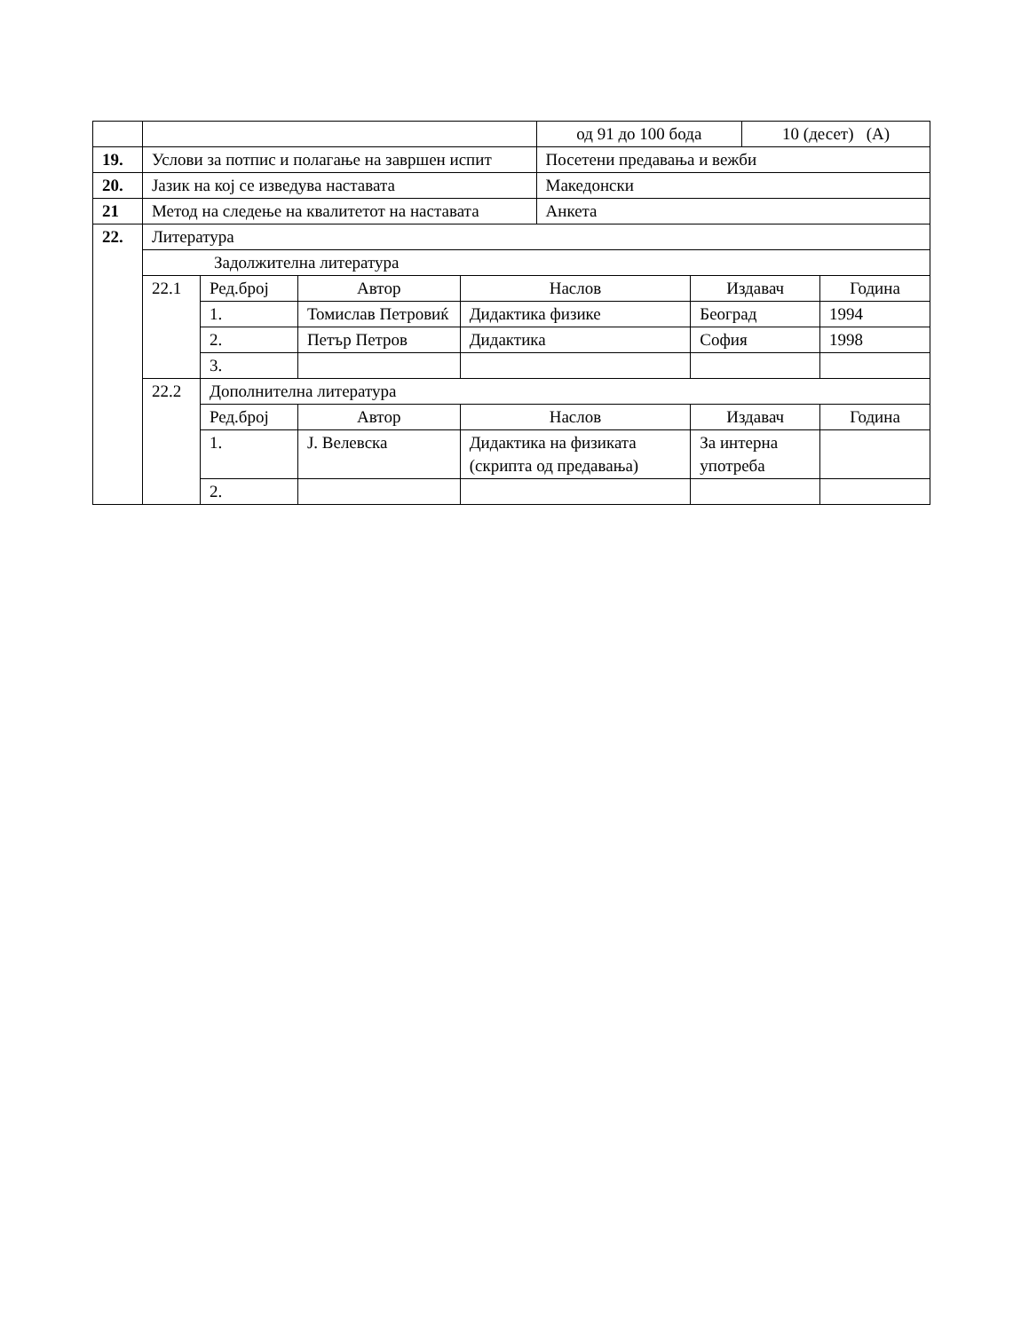| | | | | | од 91 до 100 бода | | 10 (десет) (А) | |
| 19. | Услови за потпис и полагање на завршен испит | | | | Посетени предавања и вежби | | | |
| 20. | Јазик на кој се изведува наставата | | | | Македонски | | | |
| 21 | Метод на следење на квалитетот на наставата | | | | Анкета | | | |
| 22. | Литература | | | | | | | |
| | Задолжителна литература | | | | | | | |
| | 22.1 | Ред.број | Автор | Наслов | | Издавач | | Година |
| | | 1. | Томислав Петровиќ | Дидактика физике | | Београд | | 1994 |
| | | 2. | Петър Петров | Дидактика | | София | | 1998 |
| | | 3. | | | | | | |
| | 22.2 | Дополнителна литература | | | | | | |
| | | Ред.број | Автор | Наслов | | Издавач | | Година |
| | | 1. | Ј. Велевска | Дидактика на физиката (скрипта од предавања) | | За интерна употреба | | |
| | | 2. | | | | | | |